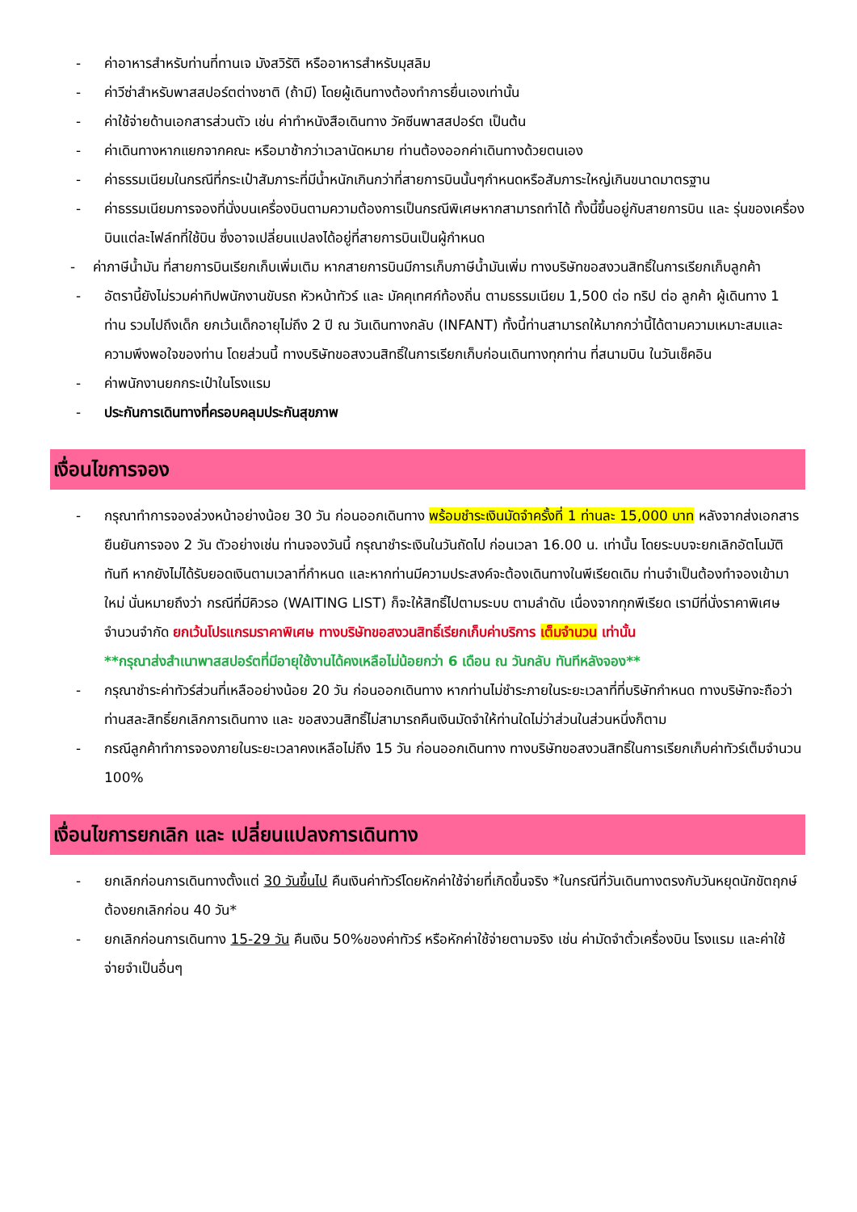- ค่าอาหารสำหรับท่านที่ทานเจ มังสวิรัติ หรืออาหารสำหรับมุสลิม
- ค่าวีซ่าสำหรับพาสสปอร์ตต่างชาติ (ถ้ามี) โดยผู้เดินทางต้องทำการยื่นเองเท่านั้น
- ค่าใช้จ่ายด้านเอกสารส่วนตัว เช่น ค่าทำหนังสือเดินทาง วัคซีนพาสสปอร์ต เป็นต้น
- ค่าเดินทางหากแยกจากคณะ หรือมาช้ากว่าเวลานัดหมาย ท่านต้องออกค่าเดินทางด้วยตนเอง
- ค่าธรรมเนียมในกรณีที่กระเป๋าสัมภาระที่มีน้ำหนักเกินกว่าที่สายการบินนั้นๆกำหนดหรือสัมภาระใหญ่เกินขนาดมาตรฐาน
- ค่าธรรมเนียมการจองที่นั่งบนเครื่องบินตามความต้องการเป็นกรณีพิเศษหากสามารถทำได้ ทั้งนี้ขึ้นอยู่กับสายการบิน และ รุ่นของเครื่องบินแต่ละไฟล์ทที่ใช้บิน ซึ่งอาจเปลี่ยนแปลงได้อยู่ที่สายการบินเป็นผู้กำหนด
- ค่าภาษีน้ำมัน ที่สายการบินเรียกเก็บเพิ่มเติม หากสายการบินมีการเก็บภาษีน้ำมันเพิ่ม ทางบริษัทขอสงวนสิทธิ์ในการเรียกเก็บลูกค้า
- อัตรานี้ยังไม่รวมค่าทิปพนักงานขับรถ หัวหน้าทัวร์ และ มัคคุเทศก์ท้องถิ่น ตามธรรมเนียม 1,500 ต่อ ทริป ต่อ ลูกค้า ผู้เดินทาง 1 ท่าน รวมไปถึงเด็ก ยกเว้นเด็กอายุไม่ถึง 2 ปี ณ วันเดินทางกลับ (INFANT) ทั้งนี้ท่านสามารถให้มากกว่านี้ได้ตามความเหมาะสมและความพึงพอใจของท่าน โดยส่วนนี้ ทางบริษัทขอสงวนสิทธิ์ในการเรียกเก็บก่อนเดินทางทุกท่าน ที่สนามบิน ในวันเช็คอิน
- ค่าพนักงานยกกระเป๋าในโรงแรม
- ประกันการเดินทางที่ครอบคลุมประกันสุขภาพ
เงื่อนไขการจอง
- กรุณาทำการจองล่วงหน้าอย่างน้อย 30 วัน ก่อนออกเดินทาง พร้อมชำระเงินมัดจำครั้งที่ 1 ท่านละ 15,000 บาท หลังจากส่งเอกสารยืนยันการจอง 2 วัน ตัวอย่างเช่น ท่านจองวันนี้ กรุณาชำระเงินในวันถัดไป ก่อนเวลา 16.00 น. เท่านั้น โดยระบบจะยกเลิกอัตโนมัติทันที หากยังไม่ได้รับยอดเงินตามเวลาที่กำหนด และหากท่านมีความประสงค์จะต้องเดินทางในพีเรียดเดิม ท่านจำเป็นต้องทำจองเข้ามาใหม่ นั่นหมายถึงว่า กรณีที่มีคิวรอ (WAITING LIST) ก็จะให้สิทธิ์ไปตามระบบ ตามลำดับ เนื่องจากทุกพีเรียด เรามีที่นั่งราคาพิเศษจำนวนจำกัด ยกเว้นโปรแกรมราคาพิเศษ ทางบริษัทขอสงวนสิทธิ์เรียกเก็บค่าบริการ เต็มจำนวน เท่านั้น
**กรุณาส่งสำเนาพาสสปอร์ตที่มีอายุใช้งานได้คงเหลือไม่น้อยกว่า 6 เดือน ณ วันกลับ ทันทีหลังจอง**
- กรุณาชำระค่าทัวร์ส่วนที่เหลืออย่างน้อย 20 วัน ก่อนออกเดินทาง หากท่านไม่ชำระภายในระยะเวลาที่ที่บริษัทกำหนด ทางบริษัทจะถือว่าท่านสละสิทธิ์ยกเลิกการเดินทาง และ ขอสงวนสิทธิ์ไม่สามารถคืนเงินมัดจำให้ท่านใดไม่ว่าส่วนในส่วนหนึ่งก็ตาม
- กรณีลูกค้าทำการจองภายในระยะเวลาคงเหลือไม่ถึง 15 วัน ก่อนออกเดินทาง ทางบริษัทขอสงวนสิทธิ์ในการเรียกเก็บค่าทัวร์เต็มจำนวน 100%
เงื่อนไขการยกเลิก และ เปลี่ยนแปลงการเดินทาง
- ยกเลิกก่อนการเดินทางตั้งแต่ 30 วันขึ้นไป คืนเงินค่าทัวร์โดยหักค่าใช้จ่ายที่เกิดขึ้นจริง *ในกรณีที่วันเดินทางตรงกับวันหยุดนักขัตฤกษ์ ต้องยกเลิกก่อน 40 วัน*
- ยกเลิกก่อนการเดินทาง 15-29 วัน คืนเงิน 50%ของค่าทัวร์ หรือหักค่าใช้จ่ายตามจริง เช่น ค่ามัดจำตั๋วเครื่องบิน โรงแรม และค่าใช้จ่ายจำเป็นอื่นๆ